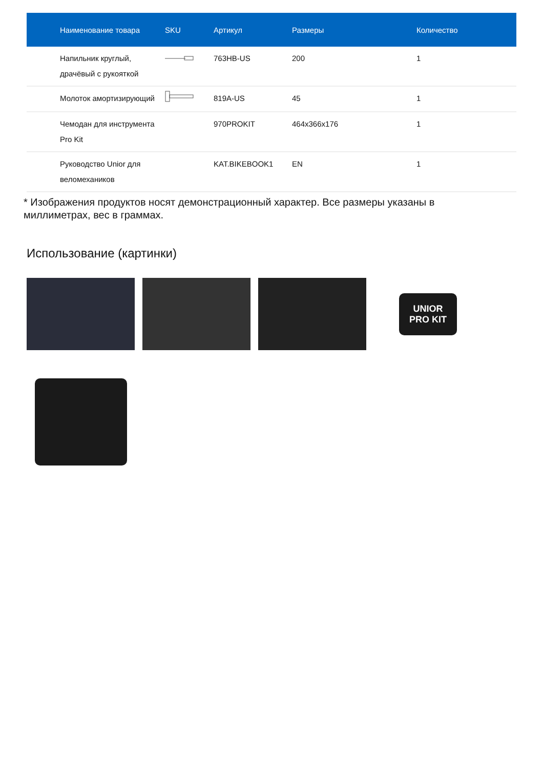| Наименование товара | SKU | Артикул | Размеры | Количество |
| --- | --- | --- | --- | --- |
| Напильник круглый, драчёвый с рукояткой | | 763HB-US | 200 | 1 |
| Молоток амортизирующий | | 819A-US | 45 | 1 |
| Чемодан для инструмента Pro Kit | | 970PROKIT | 464x366x176 | 1 |
| Руководство Unior для веломехаников | | KAT.BIKEBOOK1 | EN | 1 |
* Изображения продуктов носят демонстрационный характер. Все размеры указаны в миллиметрах, вес в граммах.
Использование (картинки)
UNIOR
PRO KIT